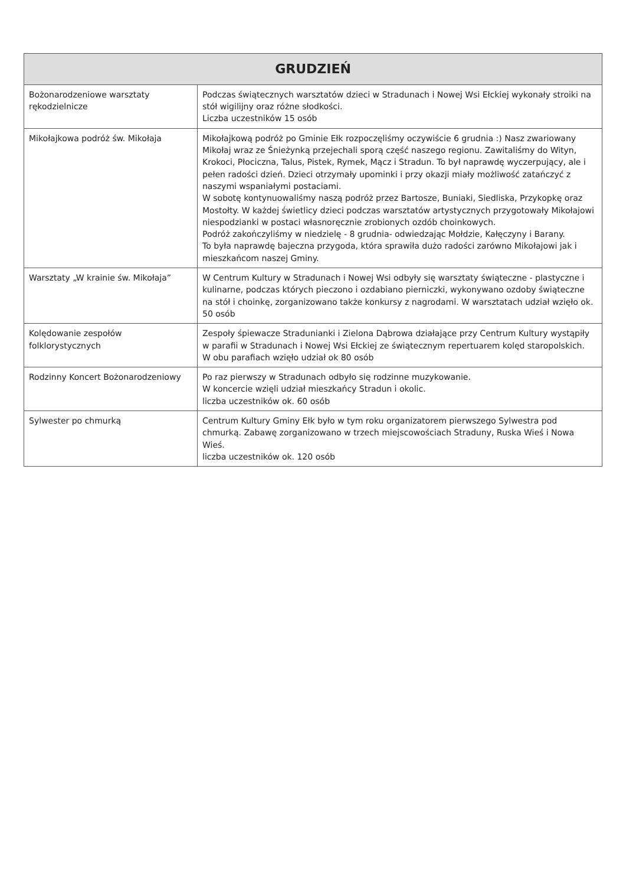| GRUDZIEŃ | |
| --- | --- |
| Bożonarodzeniowe warsztaty rękodzielnicze | Podczas świątecznych warsztatów dzieci w Stradunach i Nowej Wsi Ełckiej wykonały stroiki na stół wigilijny oraz różne słodkości. Liczba uczestników 15 osób |
| Mikołajkowa podróż św. Mikołaja | Mikołajkową podróż po Gminie Ełk rozpoczęliśmy oczywiście 6 grudnia :) Nasz zwariowany Mikołaj wraz ze Śnieżynką przejechali sporą część naszego regionu. Zawitaliśmy do Wityn, Krokoci, Płociczna, Talus, Pistek, Rymek, Mącz i Stradun. To był naprawdę wyczerpujący, ale i pełen radości dzień. Dzieci otrzymały upominki i przy okazji miały możliwość zatańczyć z naszymi wspaniałymi postaciami. W sobotę kontynuowaliśmy naszą podróż przez Bartosze, Buniaki, Siedliska, Przykopkę oraz Mostołty. W każdej świetlicy dzieci podczas warsztatów artystycznych przygotowały Mikołajowi niespodzianki w postaci własnoręcznie zrobionych ozdób choinkowych. Podróż zakończyliśmy w niedzielę - 8 grudnia- odwiedzając Mołdzie, Kałęczyny i Barany. To była naprawdę bajeczna przygoda, która sprawiła dużo radości zarówno Mikołajowi jak i mieszkańcom naszej Gminy. |
| Warsztaty „W krainie św. Mikołaja” | W Centrum Kultury w Stradunach i Nowej Wsi odbyły się warsztaty świąteczne - plastyczne i kulinarne, podczas których pieczono i ozdabiano pierniczki, wykonywano ozdoby świąteczne na stół i choinkę, zorganizowano także konkursy z nagrodami. W warsztatach udział wzięło ok. 50 osób |
| Kolędowanie zespołów folklorystycznych | Zespoły śpiewacze Stradunianki i Zielona Dąbrowa działające przy Centrum Kultury wystąpiły w parafii w Stradunach i Nowej Wsi Ełckiej ze świątecznym repertuarem kolęd staropolskich. W obu parafiach wzięło udział ok 80 osób |
| Rodzinny Koncert Bożonarodzeniowy | Po raz pierwszy w Stradunach odbyło się rodzinne muzykowanie. W koncercie wzięli udział mieszkańcy Stradun i okolic. liczba uczestników ok. 60 osób |
| Sylwester po chmurką | Centrum Kultury Gminy Ełk było w tym roku organizatorem pierwszego Sylwestra pod chmurką. Zabawę zorganizowano w trzech miejscowościach Straduny, Ruska Wieś i Nowa Wieś. liczba uczestników ok. 120 osób |